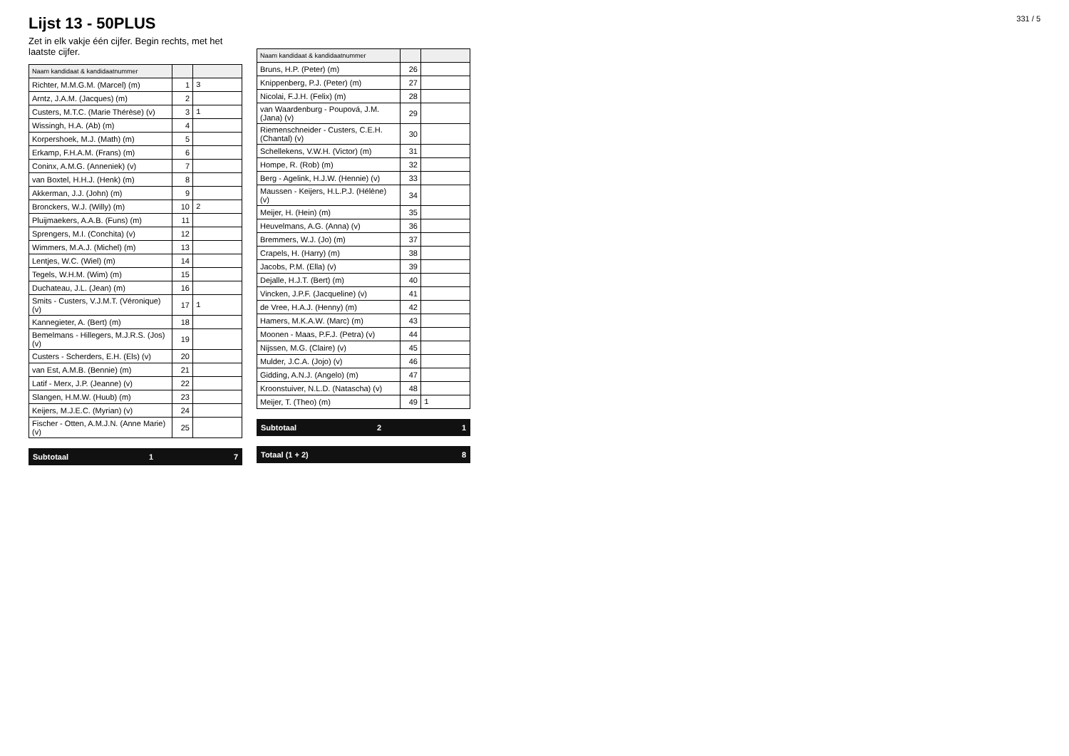331 / 5
Lijst 13 - 50PLUS
Zet in elk vakje één cijfer. Begin rechts, met het laatste cijfer.
| Naam kandidaat & kandidaatnummer | | |
| --- | --- | --- |
| Richter, M.M.G.M. (Marcel) (m) | 1 | 3 |
| Arntz, J.A.M. (Jacques) (m) | 2 | |
| Custers, M.T.C. (Marie Thérèse) (v) | 3 | 1 |
| Wissingh, H.A. (Ab) (m) | 4 | |
| Korpershoek, M.J. (Math) (m) | 5 | |
| Erkamp, F.H.A.M. (Frans) (m) | 6 | |
| Coninx, A.M.G. (Anneniek) (v) | 7 | |
| van Boxtel, H.H.J. (Henk) (m) | 8 | |
| Akkerman, J.J. (John) (m) | 9 | |
| Bronckers, W.J. (Willy) (m) | 10 | 2 |
| Pluijmaekers, A.A.B. (Funs) (m) | 11 | |
| Sprengers, M.I. (Conchita) (v) | 12 | |
| Wimmers, M.A.J. (Michel) (m) | 13 | |
| Lentjes, W.C. (Wiel) (m) | 14 | |
| Tegels, W.H.M. (Wim) (m) | 15 | |
| Duchateau, J.L. (Jean) (m) | 16 | |
| Smits - Custers, V.J.M.T. (Véronique) (v) | 17 | 1 |
| Kannegieter, A. (Bert) (m) | 18 | |
| Bemelmans - Hillegers, M.J.R.S. (Jos) (v) | 19 | |
| Custers - Scherders, E.H. (Els) (v) | 20 | |
| van Est, A.M.B. (Bennie) (m) | 21 | |
| Latif - Merx, J.P. (Jeanne) (v) | 22 | |
| Slangen, H.M.W. (Huub) (m) | 23 | |
| Keijers, M.J.E.C. (Myrian) (v) | 24 | |
| Fischer - Otten, A.M.J.N. (Anne Marie) (v) | 25 | |
Subtotaal 1 7
| Naam kandidaat & kandidaatnummer | | |
| --- | --- | --- |
| Bruns, H.P. (Peter) (m) | 26 | |
| Knippenberg, P.J. (Peter) (m) | 27 | |
| Nicolai, F.J.H. (Felix) (m) | 28 | |
| van Waardenburg - Poupová, J.M. (Jana) (v) | 29 | |
| Riemenschneider - Custers, C.E.H. (Chantal) (v) | 30 | |
| Schellekens, V.W.H. (Victor) (m) | 31 | |
| Hompe, R. (Rob) (m) | 32 | |
| Berg - Agelink, H.J.W. (Hennie) (v) | 33 | |
| Maussen - Keijers, H.L.P.J. (Hélène) (v) | 34 | |
| Meijer, H. (Hein) (m) | 35 | |
| Heuvelmans, A.G. (Anna) (v) | 36 | |
| Bremmers, W.J. (Jo) (m) | 37 | |
| Crapels, H. (Harry) (m) | 38 | |
| Jacobs, P.M. (Ella) (v) | 39 | |
| Dejalle, H.J.T. (Bert) (m) | 40 | |
| Vincken, J.P.F. (Jacqueline) (v) | 41 | |
| de Vree, H.A.J. (Henny) (m) | 42 | |
| Hamers, M.K.A.W. (Marc) (m) | 43 | |
| Moonen - Maas, P.F.J. (Petra) (v) | 44 | |
| Nijssen, M.G. (Claire) (v) | 45 | |
| Mulder, J.C.A. (Jojo) (v) | 46 | |
| Gidding, A.N.J. (Angelo) (m) | 47 | |
| Kroonstuiver, N.L.D. (Natascha) (v) | 48 | |
| Meijer, T. (Theo) (m) | 49 | 1 |
Subtotaal 2 1
Totaal (1 + 2) 8